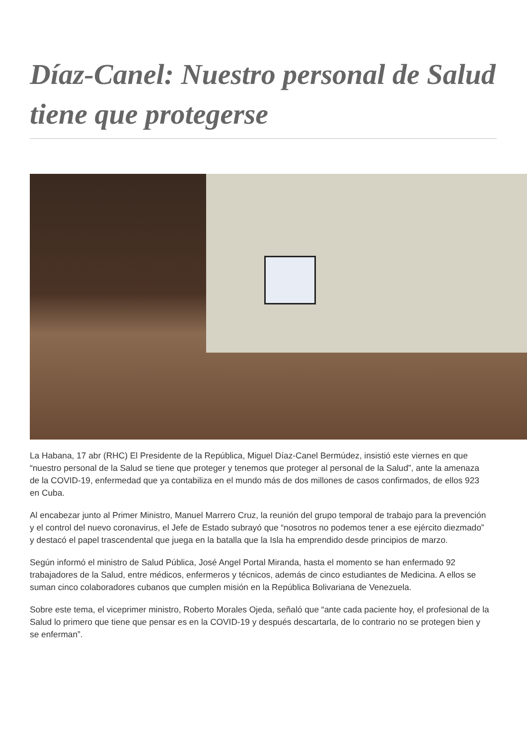Díaz-Canel: Nuestro personal de Salud tiene que protegerse
La Habana, 17 abr (RHC) El Presidente de la República, Miguel Díaz-Canel Bermúdez, insistió este viernes en que “nuestro personal de la Salud se tiene que proteger y tenemos que proteger al personal de la Salud”, ante la amenaza de la COVID-19, enfermedad que ya contabiliza en el mundo más de dos millones de casos confirmados, de ellos 923 en Cuba.
Al encabezar junto al Primer Ministro, Manuel Marrero Cruz, la reunión del grupo temporal de trabajo para la prevención y el control del nuevo coronavirus, el Jefe de Estado subrayó que “nosotros no podemos tener a ese ejército diezmado” y destacó el papel trascendental que juega en la batalla que la Isla ha emprendido desde principios de marzo.
Según informó el ministro de Salud Pública, José Angel Portal Miranda, hasta el momento se han enfermado 92 trabajadores de la Salud, entre médicos, enfermeros y técnicos, además de cinco estudiantes de Medicina. A ellos se suman cinco colaboradores cubanos que cumplen misión en la República Bolivariana de Venezuela.
Sobre este tema, el viceprimer ministro, Roberto Morales Ojeda, señaló que “ante cada paciente hoy, el profesional de la Salud lo primero que tiene que pensar es en la COVID-19 y después descartarla, de lo contrario no se protegen bien y se enferman”.